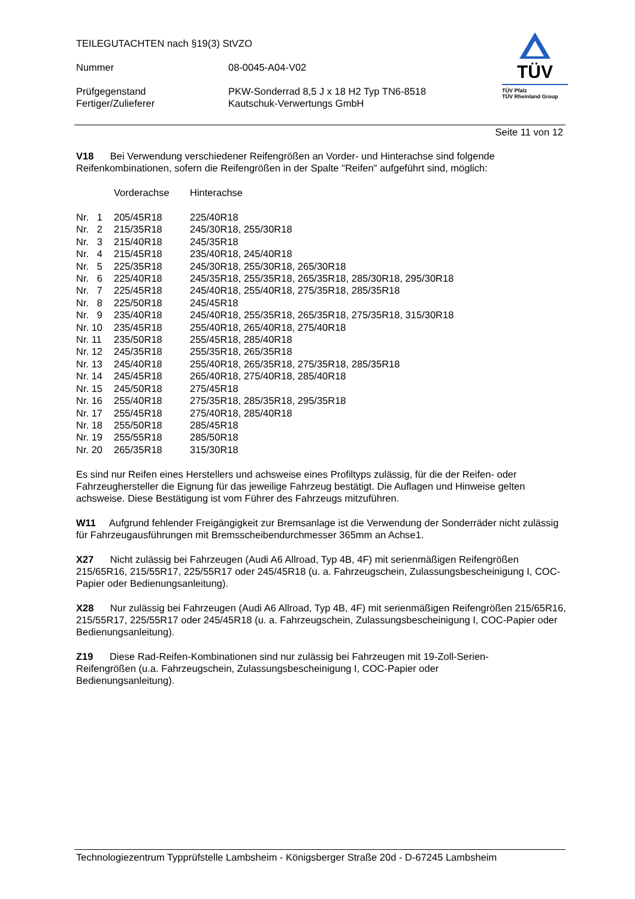TEILEGUTACHTEN nach §19(3) StVZO
| Nummer | 08-0045-A04-V02 |
| Prüfgegenstand Fertiger/Zulieferer | PKW-Sonderrad 8,5 J x 18 H2 Typ TN6-8518 Kautschuk-Verwertungs GmbH |
TÜV
TÜV Pfalz
TÜV Rheinland Group
Seite 11 von 12
V18 Bei Verwendung verschiedener Reifengrößen an Vorder- und Hinterachse sind folgende Reifenkombinationen, sofern die Reifengrößen in der Spalte "Reifen" aufgeführt sind, möglich:
| | Vorderachse | Hinterachse |
| Nr. 1 | 205/45R18 | 225/40R18 |
| Nr. 2 | 215/35R18 | 245/30R18, 255/30R18 |
| Nr. 3 | 215/40R18 | 245/35R18 |
| Nr. 4 | 215/45R18 | 235/40R18, 245/40R18 |
| Nr. 5 | 225/35R18 | 245/30R18, 255/30R18, 265/30R18 |
| Nr. 6 | 225/40R18 | 245/35R18, 255/35R18, 265/35R18, 285/30R18, 295/30R18 |
| Nr. 7 | 225/45R18 | 245/40R18, 255/40R18, 275/35R18, 285/35R18 |
| Nr. 8 | 225/50R18 | 245/45R18 |
| Nr. 9 | 235/40R18 | 245/40R18, 255/35R18, 265/35R18, 275/35R18, 315/30R18 |
| Nr. 10 | 235/45R18 | 255/40R18, 265/40R18, 275/40R18 |
| Nr. 11 | 235/50R18 | 255/45R18, 285/40R18 |
| Nr. 12 | 245/35R18 | 255/35R18, 265/35R18 |
| Nr. 13 | 245/40R18 | 255/40R18, 265/35R18, 275/35R18, 285/35R18 |
| Nr. 14 | 245/45R18 | 265/40R18, 275/40R18, 285/40R18 |
| Nr. 15 | 245/50R18 | 275/45R18 |
| Nr. 16 | 255/40R18 | 275/35R18, 285/35R18, 295/35R18 |
| Nr. 17 | 255/45R18 | 275/40R18, 285/40R18 |
| Nr. 18 | 255/50R18 | 285/45R18 |
| Nr. 19 | 255/55R18 | 285/50R18 |
| Nr. 20 | 265/35R18 | 315/30R18 |
Es sind nur Reifen eines Herstellers und achsweise eines Profiltyps zulässig, für die der Reifen- oder Fahrzeughersteller die Eignung für das jeweilige Fahrzeug bestätigt. Die Auflagen und Hinweise gelten achsweise. Diese Bestätigung ist vom Führer des Fahrzeugs mitzuführen.
W11 Aufgrund fehlender Freigängigkeit zur Bremsanlage ist die Verwendung der Sonderräder nicht zulässig für Fahrzeugausführungen mit Bremsscheibendurchmesser 365mm an Achse1.
X27 Nicht zulässig bei Fahrzeugen (Audi A6 Allroad, Typ 4B, 4F) mit serienmäßigen Reifengrößen 215/65R16, 215/55R17, 225/55R17 oder 245/45R18 (u. a. Fahrzeugschein, Zulassungsbescheinigung I, COC-Papier oder Bedienungsanleitung).
X28 Nur zulässig bei Fahrzeugen (Audi A6 Allroad, Typ 4B, 4F) mit serienmäßigen Reifengrößen 215/65R16, 215/55R17, 225/55R17 oder 245/45R18 (u. a. Fahrzeugschein, Zulassungsbescheinigung I, COC-Papier oder Bedienungsanleitung).
Z19 Diese Rad-Reifen-Kombinationen sind nur zulässig bei Fahrzeugen mit 19-Zoll-Serien-
Reifengrößen (u.a. Fahrzeugschein, Zulassungsbescheinigung I, COC-Papier oder
Bedienungsanleitung).
Technologiezentrum Typprüfstelle Lambsheim - Königsberger Straße 20d - D-67245 Lambsheim